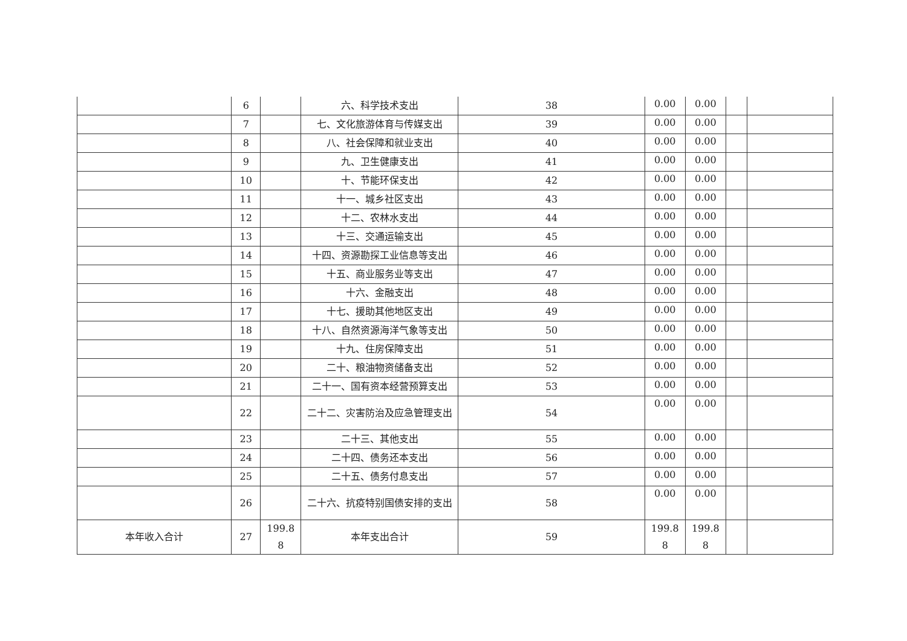| | 6 | | 六、科学技术支出 | 38 | 0.00 | 0.00 | | |
| | 7 | | 七、文化旅游体育与传媒支出 | 39 | 0.00 | 0.00 | | |
| | 8 | | 八、社会保障和就业支出 | 40 | 0.00 | 0.00 | | |
| | 9 | | 九、卫生健康支出 | 41 | 0.00 | 0.00 | | |
| | 10 | | 十、节能环保支出 | 42 | 0.00 | 0.00 | | |
| | 11 | | 十一、城乡社区支出 | 43 | 0.00 | 0.00 | | |
| | 12 | | 十二、农林水支出 | 44 | 0.00 | 0.00 | | |
| | 13 | | 十三、交通运输支出 | 45 | 0.00 | 0.00 | | |
| | 14 | | 十四、资源勘探工业信息等支出 | 46 | 0.00 | 0.00 | | |
| | 15 | | 十五、商业服务业等支出 | 47 | 0.00 | 0.00 | | |
| | 16 | | 十六、金融支出 | 48 | 0.00 | 0.00 | | |
| | 17 | | 十七、援助其他地区支出 | 49 | 0.00 | 0.00 | | |
| | 18 | | 十八、自然资源海洋气象等支出 | 50 | 0.00 | 0.00 | | |
| | 19 | | 十九、住房保障支出 | 51 | 0.00 | 0.00 | | |
| | 20 | | 二十、粮油物资储备支出 | 52 | 0.00 | 0.00 | | |
| | 21 | | 二十一、国有资本经营预算支出 | 53 | 0.00 | 0.00 | | |
| | 22 | | 二十二、灾害防治及应急管理支出 | 54 | 0.00 | 0.00 | | |
| | 23 | | 二十三、其他支出 | 55 | 0.00 | 0.00 | | |
| | 24 | | 二十四、债务还本支出 | 56 | 0.00 | 0.00 | | |
| | 25 | | 二十五、债务付息支出 | 57 | 0.00 | 0.00 | | |
| | 26 | | 二十六、抗疫特别国债安排的支出 | 58 | 0.00 | 0.00 | | |
| 本年收入合计 | 27 | 199.8 8 | 本年支出合计 | 59 | 199.8 8 | 199.8 8 | | |